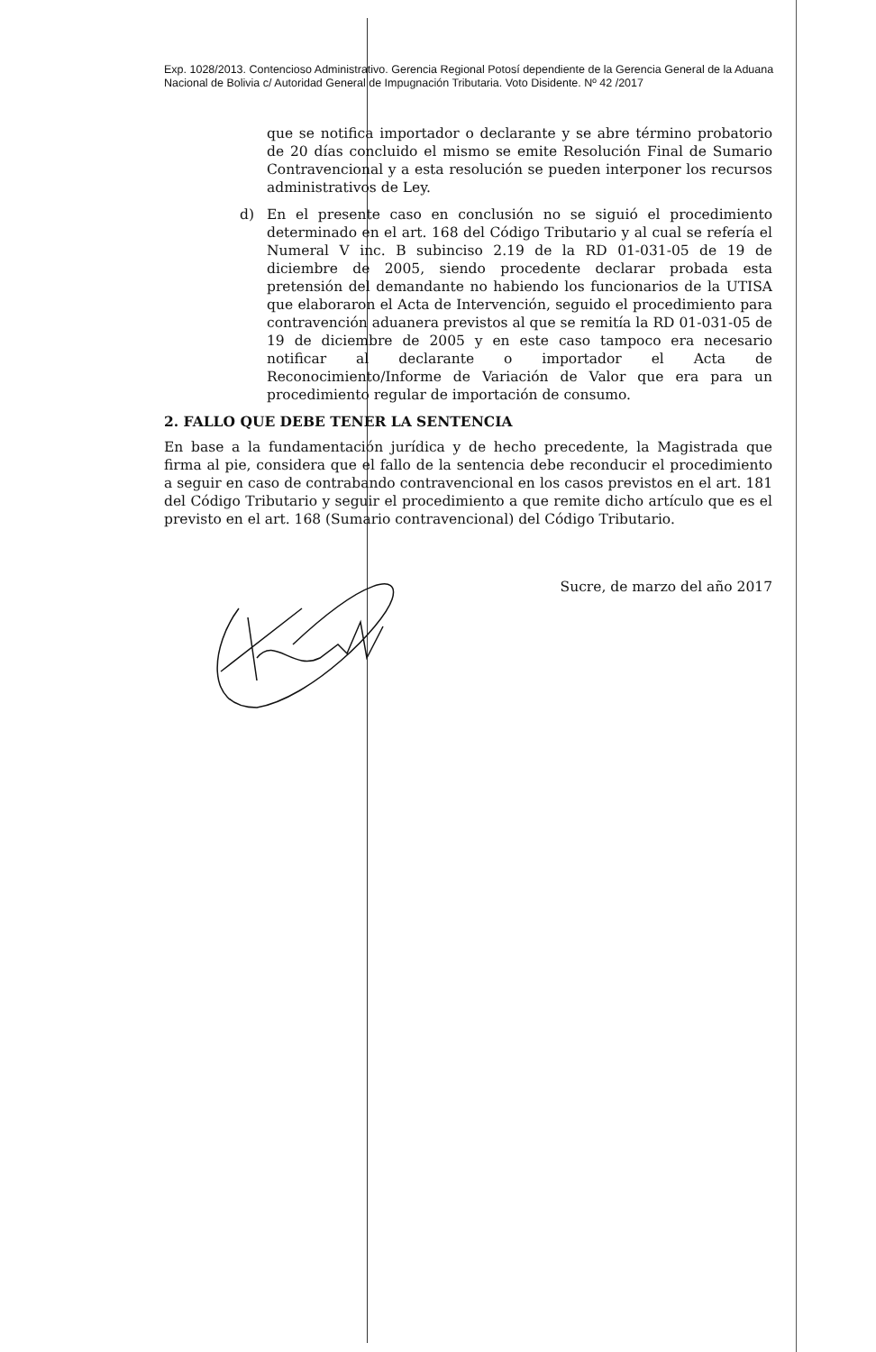Exp. 1028/2013. Contencioso Administrativo. Gerencia Regional Potosí dependiente de la Gerencia General de la Aduana Nacional de Bolivia c/ Autoridad General de Impugnación Tributaria. Voto Disidente. Nº 42 /2017
que se notifica importador o declarante y se abre término probatorio de 20 días concluido el mismo se emite Resolución Final de Sumario Contravencional y a esta resolución se pueden interponer los recursos administrativos de Ley.
d) En el presente caso en conclusión no se siguió el procedimiento determinado en el art. 168 del Código Tributario y al cual se refería el Numeral V inc. B subinciso 2.19 de la RD 01-031-05 de 19 de diciembre de 2005, siendo procedente declarar probada esta pretensión del demandante no habiendo los funcionarios de la UTISA que elaboraron el Acta de Intervención, seguido el procedimiento para contravención aduanera previstos al que se remitía la RD 01-031-05 de 19 de diciembre de 2005 y en este caso tampoco era necesario notificar al declarante o importador el Acta de Reconocimiento/Informe de Variación de Valor que era para un procedimiento regular de importación de consumo.
2. FALLO QUE DEBE TENER LA SENTENCIA
En base a la fundamentación jurídica y de hecho precedente, la Magistrada que firma al pie, considera que el fallo de la sentencia debe reconducir el procedimiento a seguir en caso de contrabando contravencional en los casos previstos en el art. 181 del Código Tributario y seguir el procedimiento a que remite dicho artículo que es el previsto en el art. 168 (Sumario contravencional) del Código Tributario.
Sucre, de marzo del año 2017